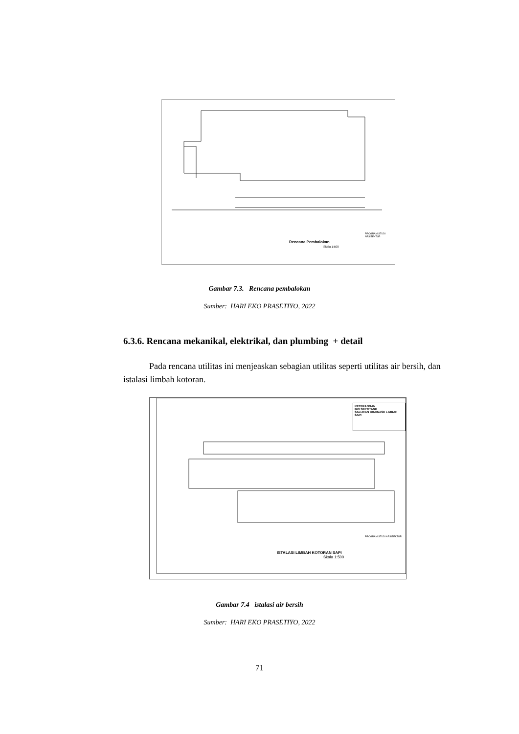Rencana Pembalokan
Skala 1:500
PROGRAM STUDI ARSITEKTUR
Gambar 7.3. Rencana pembalokan
Sumber: HARI EKO PRASETIYO, 2022
6.3.6. Rencana mekanikal, elektrikal, dan plumbing + detail
Pada rencana utilitas ini menjeaskan sebagian utilitas seperti utilitas air bersih, dan istalasi limbah kotoran.
KETERANGAN
BIO SEPTITANK
SALURAN DRAINASE LIMBAH SAPI
ISTALASI LIMBAH KOTORAN SAPI
Skala 1:500
PROGRAM STUDI ARSITEKTUR
Gambar 7.4 istalasi air bersih
Sumber: HARI EKO PRASETIYO, 2022
71